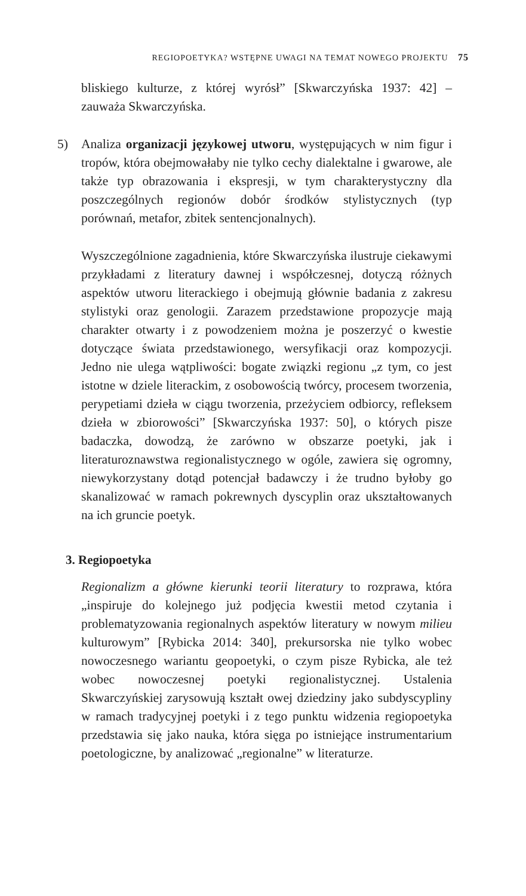REGIOPOETYKA? WSTĘPNE UWAGI NA TEMAT NOWEGO PROJEKTU 75
bliskiego kulturze, z której wyrósł” [Skwarczyńska 1937: 42] – zauważa Skwarczyńska.
5) Analiza organizacji językowej utworu, występujących w nim figur i tropów, która obejmowałaby nie tylko cechy dialektalne i gwarowe, ale także typ obrazowania i ekspresji, w tym charakterystyczny dla poszczególnych regionów dobór środków stylistycznych (typ porównań, metafor, zbitek sentencjonalnych).
Wyszczególnione zagadnienia, które Skwarczyńska ilustruje ciekawymi przykładami z literatury dawnej i współczesnej, dotyczą różnych aspektów utworu literackiego i obejmują głównie badania z zakresu stylistyki oraz genologii. Zarazem przedstawione propozycje mają charakter otwarty i z powodzeniem można je poszerzyć o kwestie dotyczące świata przedstawionego, wersyfikacji oraz kompozycji. Jedno nie ulega wątpliwości: bogate związki regionu „z tym, co jest istotne w dziele literackim, z osobowością twórcy, procesem tworzenia, perypetiami dzieła w ciągu tworzenia, przeżyciem odbiorcy, refleksem dzieła w zbiorowości” [Skwarczyńska 1937: 50], o których pisze badaczka, dowodzą, że zarówno w obszarze poetyki, jak i literaturoznawstwa regionalistycznego w ogóle, zawiera się ogromny, niewykorzystany dotąd potencjał badawczy i że trudno byłoby go skanalizować w ramach pokrewnych dyscyplin oraz ukształtowanych na ich gruncie poetyk.
3. Regiopoetyka
Regionalizm a główne kierunki teorii literatury to rozprawa, która „inspiruje do kolejnego już podjęcia kwestii metod czytania i problematyzowania regionalnych aspektów literatury w nowym milieu kulturowym” [Rybicka 2014: 340], prekursorska nie tylko wobec nowoczesnego wariantu geopoetyki, o czym pisze Rybicka, ale też wobec nowoczesnej poetyki regionalistycznej. Ustalenia Skwarczyńskiej zarysowują kształt owej dziedziny jako subdyscypliny w ramach tradycyjnej poetyki i z tego punktu widzenia regiopoetyka przedstawia się jako nauka, która sięga po istniejące instrumentarium poetologiczne, by analizować „regionalne” w literaturze.